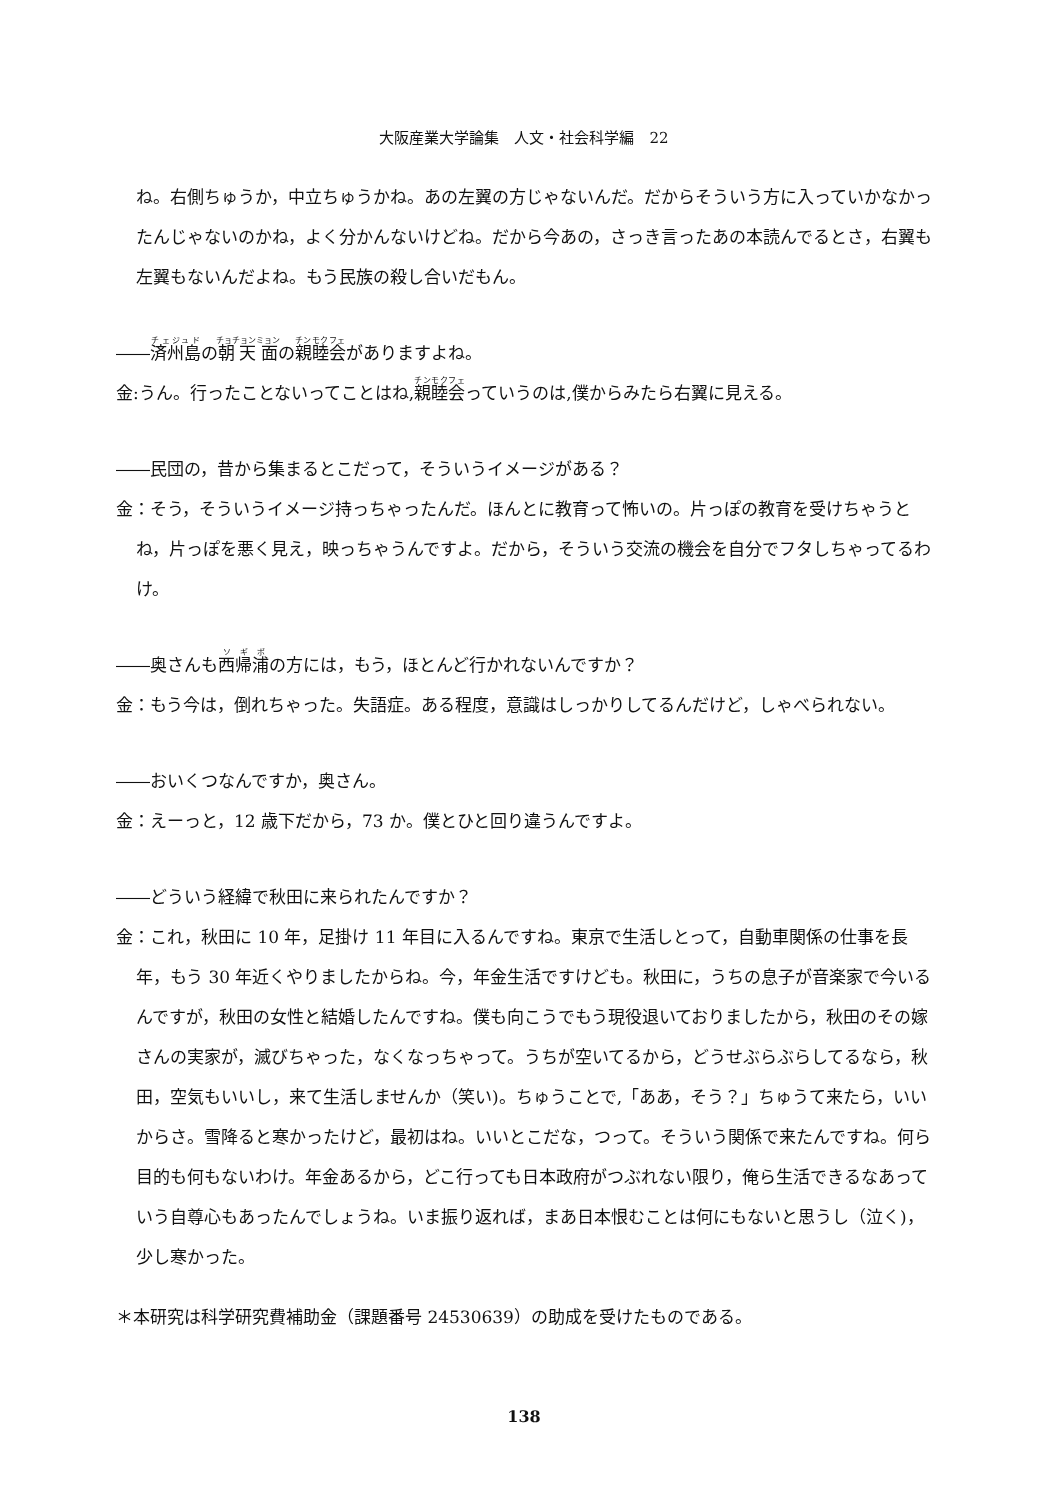大阪産業大学論集　人文・社会科学編　22
ね。右側ちゅうか，中立ちゅうかね。あの左翼の方じゃないんだ。だからそういう方に入っていかなかったんじゃないのかね，よく分かんないけどね。だから今あの，さっき言ったあの本読んでるとさ，右翼も左翼もないんだよね。もう民族の殺し合いだもん。
――済州島の朝天面の親睦会がありますよね。
金:うん。行ったことないってことはね,親睦会っていうのは,僕からみたら右翼に見える。
――民団の，昔から集まるとこだって，そういうイメージがある？
金：そう，そういうイメージ持っちゃったんだ。ほんとに教育って怖いの。片っぽの教育を受けちゃうとね，片っぽを悪く見え，映っちゃうんですよ。だから，そういう交流の機会を自分でフタしちゃってるわけ。
――奥さんも西帰浦の方には，もう，ほとんど行かれないんですか？
金：もう今は，倒れちゃった。失語症。ある程度，意識はしっかりしてるんだけど，しゃべられない。
――おいくつなんですか，奥さん。
金：えーっと，12 歳下だから，73 か。僕とひと回り違うんですよ。
――どういう経緯で秋田に来られたんですか？
金：これ，秋田に 10 年，足掛け 11 年目に入るんですね。東京で生活しとって，自動車関係の仕事を長年，もう 30 年近くやりましたからね。今，年金生活ですけども。秋田に，うちの息子が音楽家で今いるんですが，秋田の女性と結婚したんですね。僕も向こうでもう現役退いておりましたから，秋田のその嫁さんの実家が，滅びちゃった，なくなっちゃって。うちが空いてるから，どうせぶらぶらしてるなら，秋田，空気もいいし，来て生活しませんか（笑い)。ちゅうことで,「ああ，そう？」ちゅうて来たら，いいからさ。雪降ると寒かったけど，最初はね。いいとこだな，つって。そういう関係で来たんですね。何ら目的も何もないわけ。年金あるから，どこ行っても日本政府がつぶれない限り，俺ら生活できるなあっていう自尊心もあったんでしょうね。いま振り返れば，まあ日本恨むことは何にもないと思うし（泣く)，少し寒かった。
＊本研究は科学研究費補助金（課題番号 24530639）の助成を受けたものである。
138